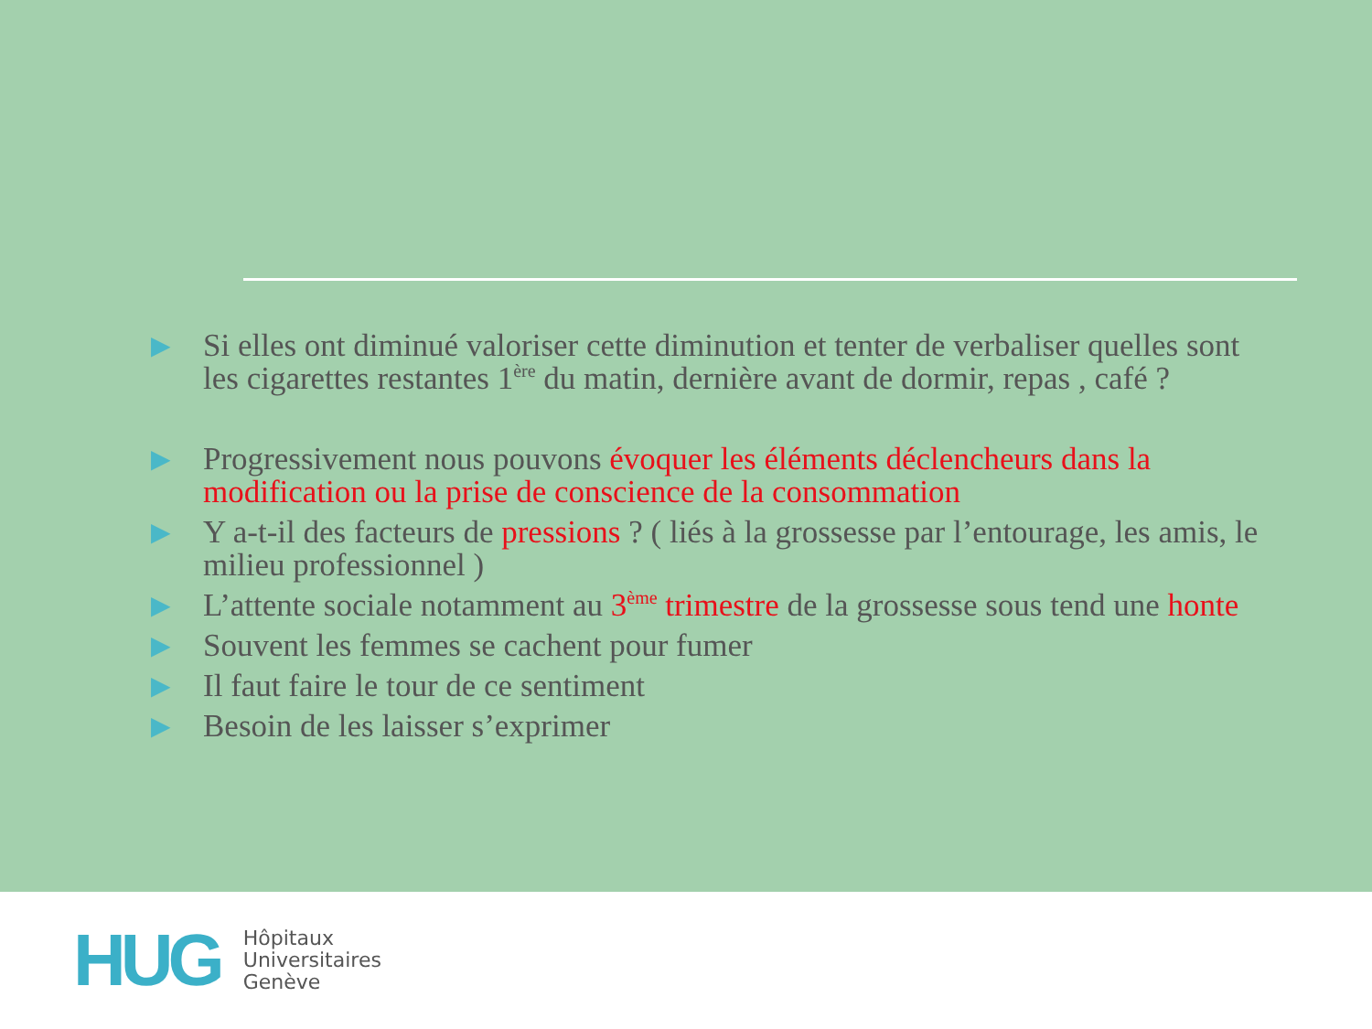▶ Si elles ont diminué valoriser cette diminution et tenter de verbaliser quelles sont les cigarettes restantes 1<sup>ère</sup> du matin, dernière avant de dormir, repas , café ?
▶ Progressivement nous pouvons évoquer les éléments déclencheurs dans la modification ou la prise de conscience de la consommation
▶ Y a-t-il des facteurs de pressions ? ( liés à la grossesse par l’entourage, les amis, le milieu professionnel )
▶ L’attente sociale notamment au 3<sup>ème</sup> trimestre de la grossesse sous tend une honte
▶ Souvent les femmes se cachent pour fumer
▶ Il faut faire le tour de ce sentiment
▶ Besoin de les laisser s’exprimer
HUG
Hôpitaux
Universitaires
Genève